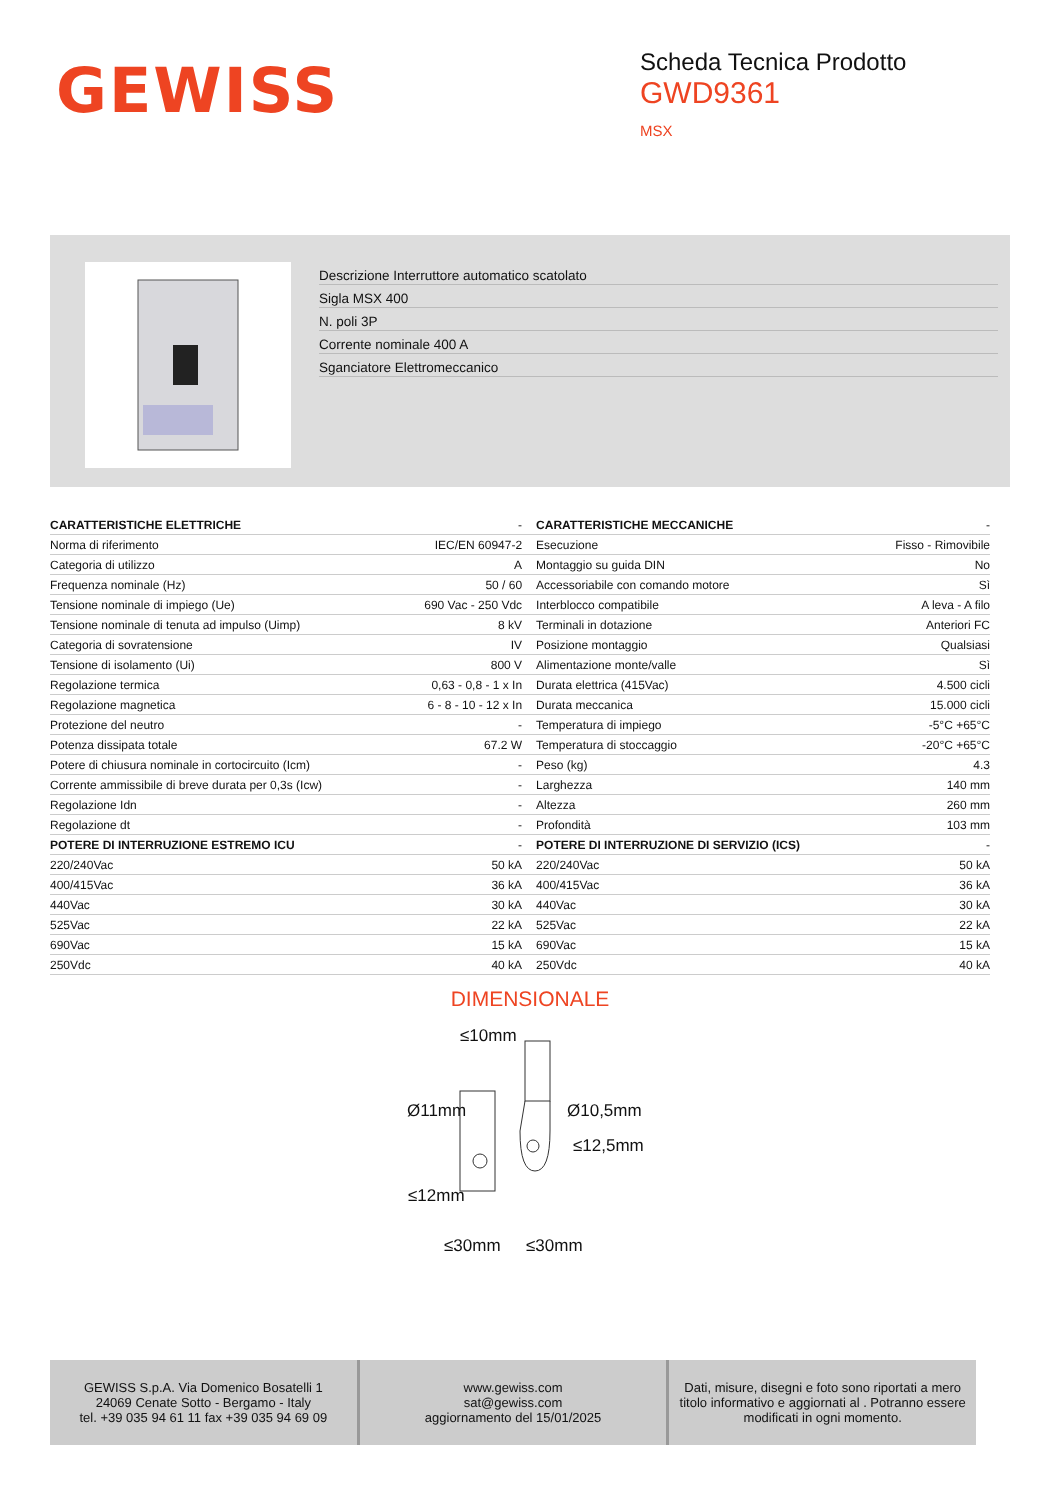GEWISS
Scheda Tecnica Prodotto
GWD9361
MSX
Descrizione Interruttore automatico scatolato
Sigla MSX 400
N. poli 3P
Corrente nominale 400 A
Sganciatore Elettromeccanico
| CARATTERISTICHE ELETTRICHE | - | CARATTERISTICHE MECCANICHE | - |
| Norma di riferimento | IEC/EN 60947-2 | Esecuzione | Fisso - Rimovibile |
| Categoria di utilizzo | A | Montaggio su guida DIN | No |
| Frequenza nominale (Hz) | 50 / 60 | Accessoriabile con comando motore | Sì |
| Tensione nominale di impiego (Ue) | 690 Vac - 250 Vdc | Interblocco compatibile | A leva - A filo |
| Tensione nominale di tenuta ad impulso (Uimp) | 8 kV | Terminali in dotazione | Anteriori FC |
| Categoria di sovratensione | IV | Posizione montaggio | Qualsiasi |
| Tensione di isolamento (Ui) | 800 V | Alimentazione monte/valle | Sì |
| Regolazione termica | 0,63 - 0,8 - 1 x In | Durata elettrica (415Vac) | 4.500 cicli |
| Regolazione magnetica | 6 - 8 - 10 - 12 x In | Durata meccanica | 15.000 cicli |
| Protezione del neutro | - | Temperatura di impiego | -5°C +65°C |
| Potenza dissipata totale | 67.2 W | Temperatura di stoccaggio | -20°C +65°C |
| Potere di chiusura nominale in cortocircuito (Icm) | - | Peso (kg) | 4.3 |
| Corrente ammissibile di breve durata per 0,3s (Icw) | - | Larghezza | 140 mm |
| Regolazione Idn | - | Altezza | 260 mm |
| Regolazione dt | - | Profondità | 103 mm |
| POTERE DI INTERRUZIONE ESTREMO ICU | - | POTERE DI INTERRUZIONE DI SERVIZIO (ICS) | - |
| 220/240Vac | 50 kA | 220/240Vac | 50 kA |
| 400/415Vac | 36 kA | 400/415Vac | 36 kA |
| 440Vac | 30 kA | 440Vac | 30 kA |
| 525Vac | 22 kA | 525Vac | 22 kA |
| 690Vac | 15 kA | 690Vac | 15 kA |
| 250Vdc | 40 kA | 250Vdc | 40 kA |
DIMENSIONALE
≤10mm
Ø11mm
Ø10,5mm
≤12mm
≤12,5mm
≤30mm
≤30mm
GEWISS S.p.A. Via Domenico Bosatelli 1
24069 Cenate Sotto - Bergamo - Italy
tel. +39 035 94 61 11 fax +39 035 94 69 09
www.gewiss.com
sat@gewiss.com
aggiornamento del 15/01/2025
Dati, misure, disegni e foto sono riportati a mero titolo informativo e aggiornati al . Potranno essere modificati in ogni momento.